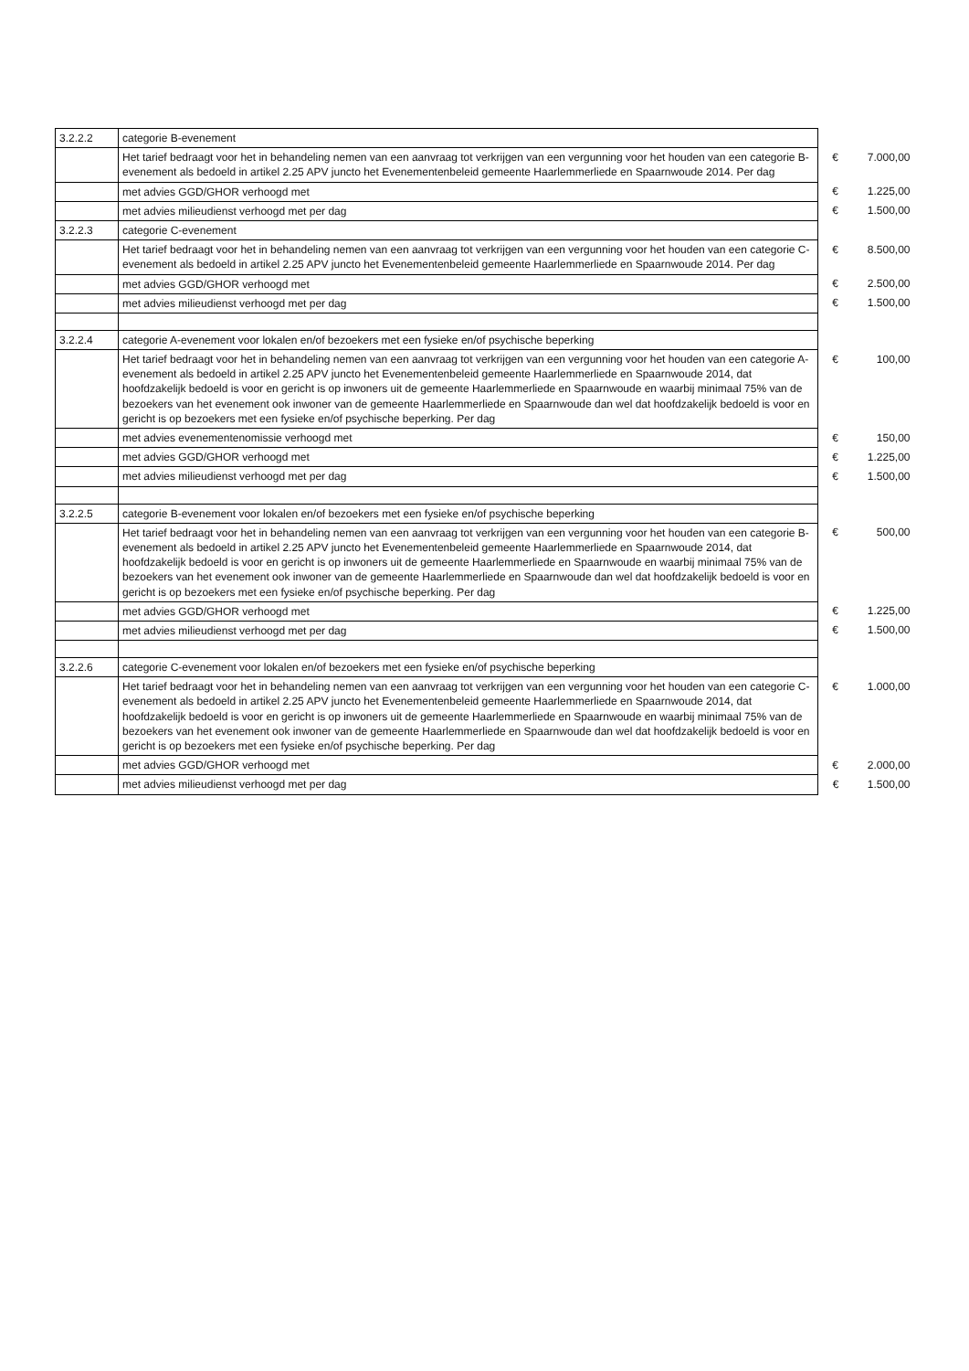| 3.2.2.2 | categorie B-evenement | | |
| | Het tarief bedraagt voor het in behandeling nemen van een aanvraag tot verkrijgen van een vergunning voor het houden van een categorie B-evenement als bedoeld in artikel 2.25 APV juncto het Evenementenbeleid gemeente Haarlemmerliede en Spaarnwoude 2014. Per dag | € | 7.000,00 |
| | met advies GGD/GHOR verhoogd met | € | 1.225,00 |
| | met advies milieudienst verhoogd met per dag | € | 1.500,00 |
| 3.2.2.3 | categorie C-evenement | | |
| | Het tarief bedraagt voor het in behandeling nemen van een aanvraag tot verkrijgen van een vergunning voor het houden van een categorie C-evenement als bedoeld in artikel 2.25 APV juncto het Evenementenbeleid gemeente Haarlemmerliede en Spaarnwoude 2014. Per dag | € | 8.500,00 |
| | met advies GGD/GHOR verhoogd met | € | 2.500,00 |
| | met advies milieudienst verhoogd met per dag | € | 1.500,00 |
| 3.2.2.4 | categorie A-evenement voor lokalen en/of bezoekers met een fysieke en/of psychische beperking | | |
| | Het tarief bedraagt voor het in behandeling nemen van een aanvraag tot verkrijgen van een vergunning voor het houden van een categorie A-evenement als bedoeld in artikel 2.25 APV juncto het Evenementenbeleid gemeente Haarlemmerliede en Spaarnwoude 2014, dat hoofdzakelijk bedoeld is voor en gericht is op inwoners uit de gemeente Haarlemmerliede en Spaarnwoude en waarbij minimaal 75% van de bezoekers van het evenement ook inwoner van de gemeente Haarlemmerliede en Spaarnwoude dan wel dat hoofdzakelijk bedoeld is voor en gericht is op bezoekers met een fysieke en/of psychische beperking. Per dag | € | 100,00 |
| | met advies evenementenomissie verhoogd met | € | 150,00 |
| | met advies GGD/GHOR verhoogd met | € | 1.225,00 |
| | met advies milieudienst verhoogd met per dag | € | 1.500,00 |
| 3.2.2.5 | categorie B-evenement voor lokalen en/of bezoekers met een fysieke en/of psychische beperking | | |
| | Het tarief bedraagt voor het in behandeling nemen van een aanvraag tot verkrijgen van een vergunning voor het houden van een categorie B-evenement als bedoeld in artikel 2.25 APV juncto het Evenementenbeleid gemeente Haarlemmerliede en Spaarnwoude 2014, dat hoofdzakelijk bedoeld is voor en gericht is op inwoners uit de gemeente Haarlemmerliede en Spaarnwoude en waarbij minimaal 75% van de bezoekers van het evenement ook inwoner van de gemeente Haarlemmerliede en Spaarnwoude dan wel dat hoofdzakelijk bedoeld is voor en gericht is op bezoekers met een fysieke en/of psychische beperking. Per dag | € | 500,00 |
| | met advies GGD/GHOR verhoogd met | € | 1.225,00 |
| | met advies milieudienst verhoogd met per dag | € | 1.500,00 |
| 3.2.2.6 | categorie C-evenement voor lokalen en/of bezoekers met een fysieke en/of psychische beperking | | |
| | Het tarief bedraagt voor het in behandeling nemen van een aanvraag tot verkrijgen van een vergunning voor het houden van een categorie C-evenement als bedoeld in artikel 2.25 APV juncto het Evenementenbeleid gemeente Haarlemmerliede en Spaarnwoude 2014, dat hoofdzakelijk bedoeld is voor en gericht is op inwoners uit de gemeente Haarlemmerliede en Spaarnwoude en waarbij minimaal 75% van de bezoekers van het evenement ook inwoner van de gemeente Haarlemmerliede en Spaarnwoude dan wel dat hoofdzakelijk bedoeld is voor en gericht is op bezoekers met een fysieke en/of psychische beperking. Per dag | € | 1.000,00 |
| | met advies GGD/GHOR verhoogd met | € | 2.000,00 |
| | met advies milieudienst verhoogd met per dag | € | 1.500,00 |